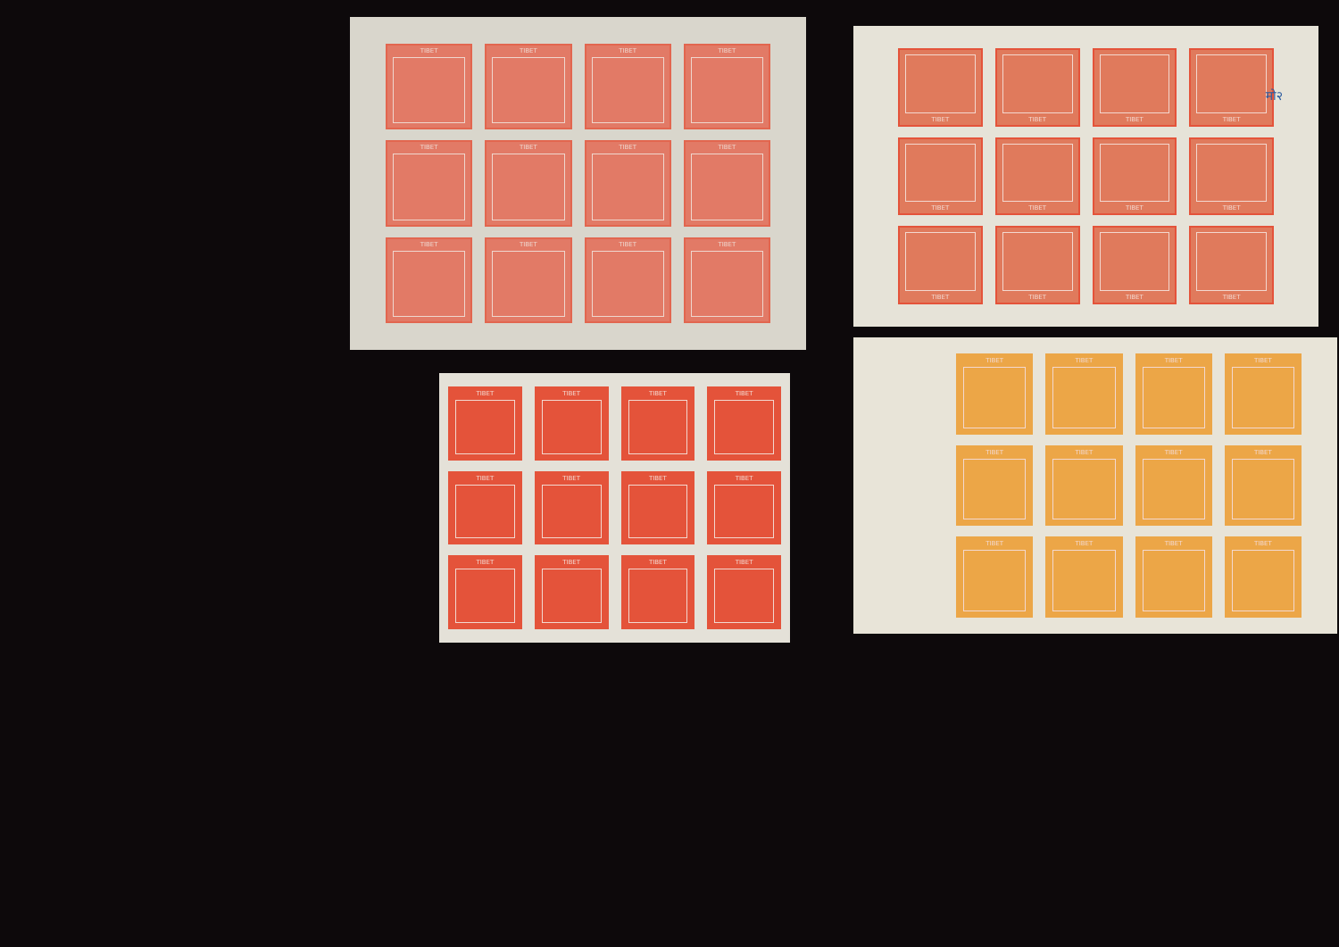TIBET
TIBET
TIBET
TIBET
TIBET
TIBET
TIBET
TIBET
TIBET
TIBET
TIBET
TIBET
TIBET
TIBET
TIBET
TIBET
TIBET
TIBET
TIBET
TIBET
TIBET
TIBET
TIBET
TIBET
TIBET
TIBET
TIBET
TIBET
TIBET
TIBET
TIBET
TIBET
TIBET
TIBET
TIBET
TIBET
मो२
TIBET
TIBET
TIBET
TIBET
TIBET
TIBET
TIBET
TIBET
TIBET
TIBET
TIBET
TIBET